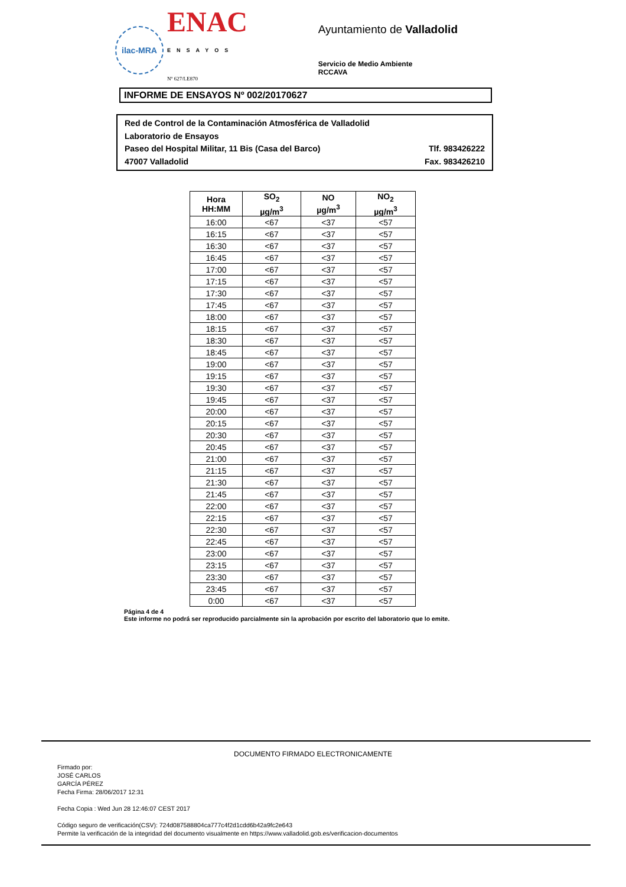ilac-MRA
ENAC
ENSAYOS
Nº 627/LE870
Ayuntamiento de Valladolid
Servicio de Medio Ambiente
RCCAVA
INFORME DE ENSAYOS Nº 002/20170627
Red de Control de la Contaminación Atmosférica de Valladolid
Laboratorio de Ensayos
Paseo del Hospital Militar, 11 Bis (Casa del Barco) Tlf. 983426222
47007 Valladolid Fax. 983426210
| Hora HH:MM | SO<sub>2</sub> µg/m<sup>3</sup> | NO µg/m<sup>3</sup> | NO<sub>2</sub> µg/m<sup>3</sup> |
| --- | --- | --- | --- |
| 16:00 | <67 | <37 | <57 |
| 16:15 | <67 | <37 | <57 |
| 16:30 | <67 | <37 | <57 |
| 16:45 | <67 | <37 | <57 |
| 17:00 | <67 | <37 | <57 |
| 17:15 | <67 | <37 | <57 |
| 17:30 | <67 | <37 | <57 |
| 17:45 | <67 | <37 | <57 |
| 18:00 | <67 | <37 | <57 |
| 18:15 | <67 | <37 | <57 |
| 18:30 | <67 | <37 | <57 |
| 18:45 | <67 | <37 | <57 |
| 19:00 | <67 | <37 | <57 |
| 19:15 | <67 | <37 | <57 |
| 19:30 | <67 | <37 | <57 |
| 19:45 | <67 | <37 | <57 |
| 20:00 | <67 | <37 | <57 |
| 20:15 | <67 | <37 | <57 |
| 20:30 | <67 | <37 | <57 |
| 20:45 | <67 | <37 | <57 |
| 21:00 | <67 | <37 | <57 |
| 21:15 | <67 | <37 | <57 |
| 21:30 | <67 | <37 | <57 |
| 21:45 | <67 | <37 | <57 |
| 22:00 | <67 | <37 | <57 |
| 22:15 | <67 | <37 | <57 |
| 22:30 | <67 | <37 | <57 |
| 22:45 | <67 | <37 | <57 |
| 23:00 | <67 | <37 | <57 |
| 23:15 | <67 | <37 | <57 |
| 23:30 | <67 | <37 | <57 |
| 23:45 | <67 | <37 | <57 |
| 0:00 | <67 | <37 | <57 |
Página 4 de 4
Este informe no podrá ser reproducido parcialmente sin la aprobación por escrito del laboratorio que lo emite.
DOCUMENTO FIRMADO ELECTRONICAMENTE
Firmado por:
JOSÉ CARLOS
GARCÍA PÉREZ
Fecha Firma: 28/06/2017 12:31
Fecha Copia : Wed Jun 28 12:46:07 CEST 2017
Código seguro de verificación(CSV): 724d087588804ca777c4f2d1cdd6b42a9fc2e643
Permite la verificación de la integridad del documento visualmente en https://www.valladolid.gob.es/verificacion-documentos